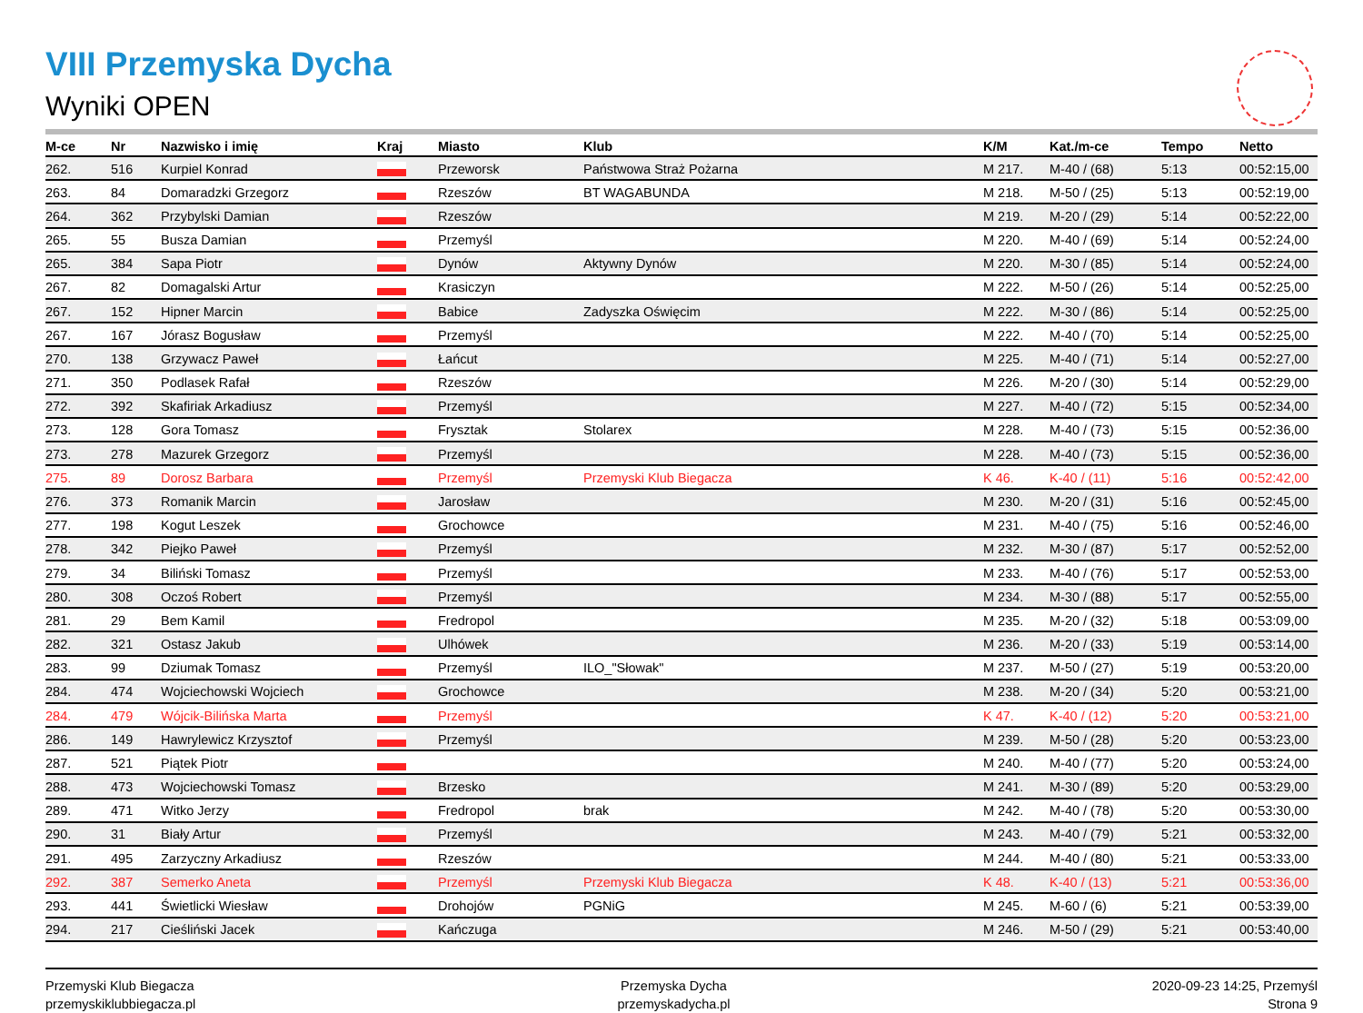VIII Przemyska Dycha
Wyniki OPEN
| M-ce | Nr | Nazwisko i imię | Kraj | Miasto | Klub | K/M | Kat./m-ce | Tempo | Netto |
| --- | --- | --- | --- | --- | --- | --- | --- | --- | --- |
| 262. | 516 | Kurpiel Konrad | | Przeworsk | Państwowa Straż Pożarna | M 217. | M-40 / (68) | 5:13 | 00:52:15,00 |
| 263. | 84 | Domaradzki Grzegorz | | Rzeszów | BT WAGABUNDA | M 218. | M-50 / (25) | 5:13 | 00:52:19,00 |
| 264. | 362 | Przybylski Damian | | Rzeszów | | M 219. | M-20 / (29) | 5:14 | 00:52:22,00 |
| 265. | 55 | Busza Damian | | Przemyśl | | M 220. | M-40 / (69) | 5:14 | 00:52:24,00 |
| 265. | 384 | Sapa Piotr | | Dynów | Aktywny Dynów | M 220. | M-30 / (85) | 5:14 | 00:52:24,00 |
| 267. | 82 | Domagalski Artur | | Krasiczyn | | M 222. | M-50 / (26) | 5:14 | 00:52:25,00 |
| 267. | 152 | Hipner Marcin | | Babice | Zadyszka Oświęcim | M 222. | M-30 / (86) | 5:14 | 00:52:25,00 |
| 267. | 167 | Jórasz Bogusław | | Przemyśl | | M 222. | M-40 / (70) | 5:14 | 00:52:25,00 |
| 270. | 138 | Grzywacz Paweł | | Łańcut | | M 225. | M-40 / (71) | 5:14 | 00:52:27,00 |
| 271. | 350 | Podlasek Rafał | | Rzeszów | | M 226. | M-20 / (30) | 5:14 | 00:52:29,00 |
| 272. | 392 | Skafiriak Arkadiusz | | Przemyśl | | M 227. | M-40 / (72) | 5:15 | 00:52:34,00 |
| 273. | 128 | Gora Tomasz | | Frysztak | Stolarex | M 228. | M-40 / (73) | 5:15 | 00:52:36,00 |
| 273. | 278 | Mazurek Grzegorz | | Przemyśl | | M 228. | M-40 / (73) | 5:15 | 00:52:36,00 |
| 275. | 89 | Dorosz Barbara | | Przemyśl | Przemyski Klub Biegacza | K 46. | K-40 / (11) | 5:16 | 00:52:42,00 |
| 276. | 373 | Romanik Marcin | | Jarosław | | M 230. | M-20 / (31) | 5:16 | 00:52:45,00 |
| 277. | 198 | Kogut Leszek | | Grochowce | | M 231. | M-40 / (75) | 5:16 | 00:52:46,00 |
| 278. | 342 | Piejko Paweł | | Przemyśl | | M 232. | M-30 / (87) | 5:17 | 00:52:52,00 |
| 279. | 34 | Biliński Tomasz | | Przemyśl | | M 233. | M-40 / (76) | 5:17 | 00:52:53,00 |
| 280. | 308 | Oczoś Robert | | Przemyśl | | M 234. | M-30 / (88) | 5:17 | 00:52:55,00 |
| 281. | 29 | Bem Kamil | | Fredropol | | M 235. | M-20 / (32) | 5:18 | 00:53:09,00 |
| 282. | 321 | Ostasz Jakub | | Ulhówek | | M 236. | M-20 / (33) | 5:19 | 00:53:14,00 |
| 283. | 99 | Dziumak Tomasz | | Przemyśl | ILO_"Słowak" | M 237. | M-50 / (27) | 5:19 | 00:53:20,00 |
| 284. | 474 | Wojciechowski Wojciech | | Grochowce | | M 238. | M-20 / (34) | 5:20 | 00:53:21,00 |
| 284. | 479 | Wójcik-Bilińska Marta | | Przemyśl | | K 47. | K-40 / (12) | 5:20 | 00:53:21,00 |
| 286. | 149 | Hawrylewicz Krzysztof | | Przemyśl | | M 239. | M-50 / (28) | 5:20 | 00:53:23,00 |
| 287. | 521 | Piątek Piotr | | | | M 240. | M-40 / (77) | 5:20 | 00:53:24,00 |
| 288. | 473 | Wojciechowski Tomasz | | Brzesko | | M 241. | M-30 / (89) | 5:20 | 00:53:29,00 |
| 289. | 471 | Witko Jerzy | | Fredropol | brak | M 242. | M-40 / (78) | 5:20 | 00:53:30,00 |
| 290. | 31 | Biały Artur | | Przemyśl | | M 243. | M-40 / (79) | 5:21 | 00:53:32,00 |
| 291. | 495 | Zarzyczny Arkadiusz | | Rzeszów | | M 244. | M-40 / (80) | 5:21 | 00:53:33,00 |
| 292. | 387 | Semerko Aneta | | Przemyśl | Przemyski Klub Biegacza | K 48. | K-40 / (13) | 5:21 | 00:53:36,00 |
| 293. | 441 | Świetlicki Wiesław | | Drohojów | PGNiG | M 245. | M-60 / (6) | 5:21 | 00:53:39,00 |
| 294. | 217 | Cieśliński Jacek | | Kańczuga | | M 246. | M-50 / (29) | 5:21 | 00:53:40,00 |
Przemyski Klub Biegacza
przemyskiklubbiegacza.pl
Przemyska Dycha
przemyskadycha.pl
2020-09-23 14:25, Przemyśl
Strona 9